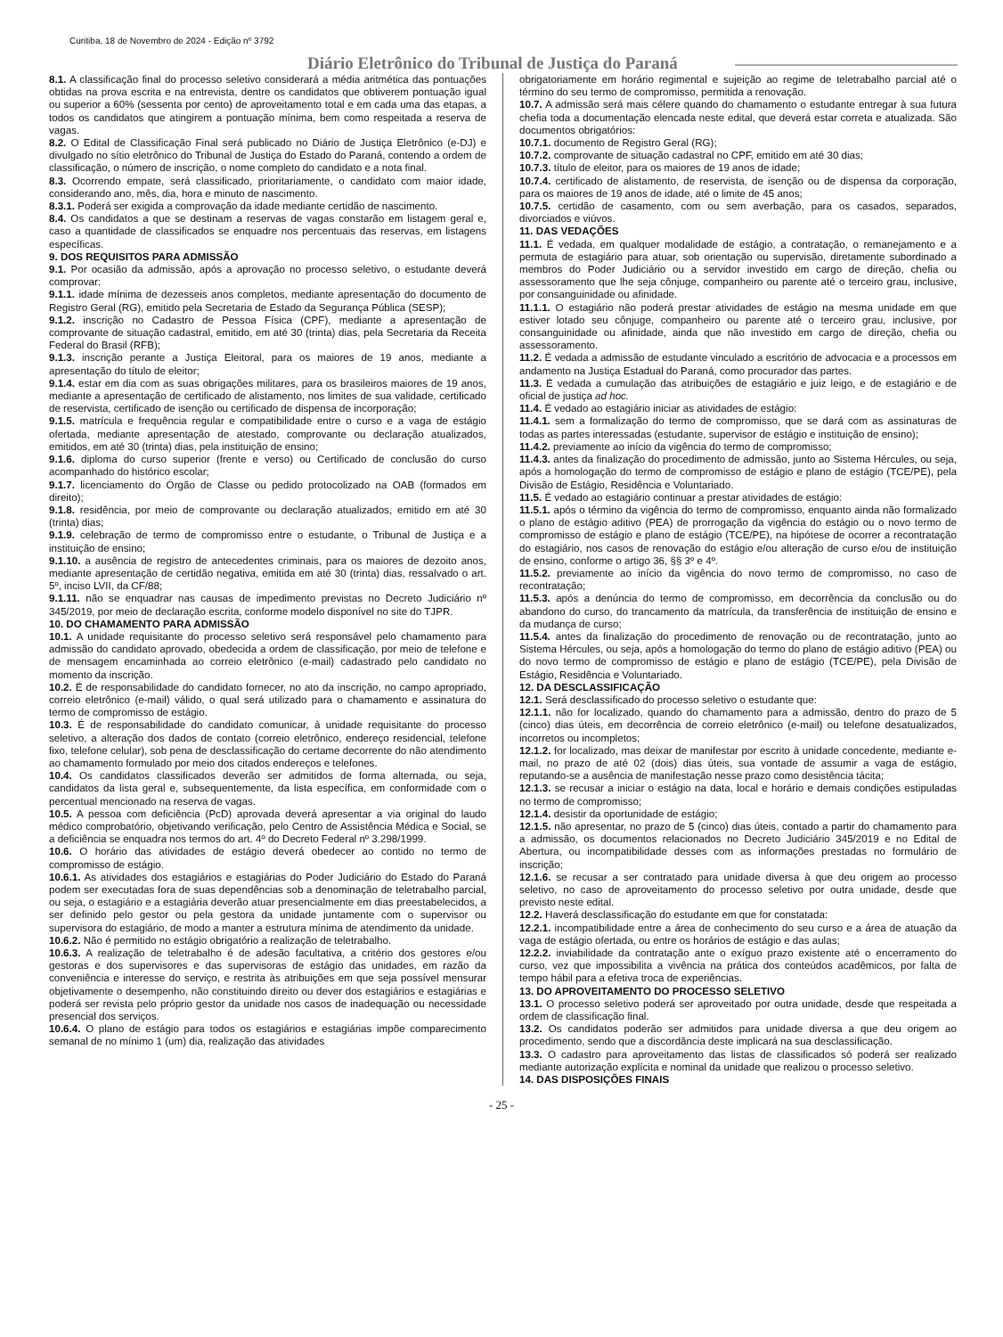Curitiba, 18 de Novembro de 2024 - Edição nº 3792
Diário Eletrônico do Tribunal de Justiça do Paraná
8.1. A classificação final do processo seletivo considerará a média aritmética das pontuações obtidas na prova escrita e na entrevista, dentre os candidatos que obtiverem pontuação igual ou superior a 60% (sessenta por cento) de aproveitamento total e em cada uma das etapas, a todos os candidatos que atingirem a pontuação mínima, bem como respeitada a reserva de vagas.
8.2. O Edital de Classificação Final será publicado no Diário de Justiça Eletrônico (e-DJ) e divulgado no sítio eletrônico do Tribunal de Justiça do Estado do Paraná, contendo a ordem de classificação, o número de inscrição, o nome completo do candidato e a nota final.
8.3. Ocorrendo empate, será classificado, prioritariamente, o candidato com maior idade, considerando ano, mês, dia, hora e minuto de nascimento.
8.3.1. Poderá ser exigida a comprovação da idade mediante certidão de nascimento.
8.4. Os candidatos a que se destinam a reservas de vagas constarão em listagem geral e, caso a quantidade de classificados se enquadre nos percentuais das reservas, em listagens específicas.
9. DOS REQUISITOS PARA ADMISSÃO
9.1. Por ocasião da admissão, após a aprovação no processo seletivo, o estudante deverá comprovar:
9.1.1. idade mínima de dezesseis anos completos, mediante apresentação do documento de Registro Geral (RG), emitido pela Secretaria de Estado da Segurança Pública (SESP);
9.1.2. inscrição no Cadastro de Pessoa Física (CPF), mediante a apresentação de comprovante de situação cadastral, emitido, em até 30 (trinta) dias, pela Secretaria da Receita Federal do Brasil (RFB);
9.1.3. inscrição perante a Justiça Eleitoral, para os maiores de 19 anos, mediante a apresentação do título de eleitor;
9.1.4. estar em dia com as suas obrigações militares, para os brasileiros maiores de 19 anos, mediante a apresentação de certificado de alistamento, nos limites de sua validade, certificado de reservista, certificado de isenção ou certificado de dispensa de incorporação;
9.1.5. matrícula e frequência regular e compatibilidade entre o curso e a vaga de estágio ofertada, mediante apresentação de atestado, comprovante ou declaração atualizados, emitidos, em até 30 (trinta) dias, pela instituição de ensino;
9.1.6. diploma do curso superior (frente e verso) ou Certificado de conclusão do curso acompanhado do histórico escolar;
9.1.7. licenciamento do Órgão de Classe ou pedido protocolizado na OAB (formados em direito);
9.1.8. residência, por meio de comprovante ou declaração atualizados, emitido em até 30 (trinta) dias;
9.1.9. celebração de termo de compromisso entre o estudante, o Tribunal de Justiça e a instituição de ensino;
9.1.10. a ausência de registro de antecedentes criminais, para os maiores de dezoito anos, mediante apresentação de certidão negativa, emitida em até 30 (trinta) dias, ressalvado o art. 5º, inciso LVII, da CF/88;
9.1.11. não se enquadrar nas causas de impedimento previstas no Decreto Judiciário nº 345/2019, por meio de declaração escrita, conforme modelo disponível no site do TJPR.
10. DO CHAMAMENTO PARA ADMISSÃO
10.1. A unidade requisitante do processo seletivo será responsável pelo chamamento para admissão do candidato aprovado, obedecida a ordem de classificação, por meio de telefone e de mensagem encaminhada ao correio eletrônico (e-mail) cadastrado pelo candidato no momento da inscrição.
10.2. É de responsabilidade do candidato fornecer, no ato da inscrição, no campo apropriado, correio eletrônico (e-mail) válido, o qual será utilizado para o chamamento e assinatura do termo de compromisso de estágio.
10.3. É de responsabilidade do candidato comunicar, à unidade requisitante do processo seletivo, a alteração dos dados de contato (correio eletrônico, endereço residencial, telefone fixo, telefone celular), sob pena de desclassificação do certame decorrente do não atendimento ao chamamento formulado por meio dos citados endereços e telefones.
10.4. Os candidatos classificados deverão ser admitidos de forma alternada, ou seja, candidatos da lista geral e, subsequentemente, da lista específica, em conformidade com o percentual mencionado na reserva de vagas.
10.5. A pessoa com deficiência (PcD) aprovada deverá apresentar a via original do laudo médico comprobatório, objetivando verificação, pelo Centro de Assistência Médica e Social, se a deficiência se enquadra nos termos do art. 4º do Decreto Federal nº 3.298/1999.
10.6. O horário das atividades de estágio deverá obedecer ao contido no termo de compromisso de estágio.
10.6.1. As atividades dos estagiários e estagiárias do Poder Judiciário do Estado do Paraná podem ser executadas fora de suas dependências sob a denominação de teletrabalho parcial, ou seja, o estagiário e a estagiária deverão atuar presencialmente em dias preestabelecidos, a ser definido pelo gestor ou pela gestora da unidade juntamente com o supervisor ou supervisora do estagiário, de modo a manter a estrutura mínima de atendimento da unidade.
10.6.2. Não é permitido no estágio obrigatório a realização de teletrabalho.
10.6.3. A realização de teletrabalho é de adesão facultativa, a critério dos gestores e/ou gestoras e dos supervisores e das supervisoras de estágio das unidades, em razão da conveniência e interesse do serviço, e restrita às atribuições em que seja possível mensurar objetivamente o desempenho, não constituindo direito ou dever dos estagiários e estagiárias e poderá ser revista pelo próprio gestor da unidade nos casos de inadequação ou necessidade presencial dos serviços.
10.6.4. O plano de estágio para todos os estagiários e estagiárias impõe comparecimento semanal de no mínimo 1 (um) dia, realização das atividades
obrigatoriamente em horário regimental e sujeição ao regime de teletrabalho parcial até o término do seu termo de compromisso, permitida a renovação.
10.7. A admissão será mais célere quando do chamamento o estudante entregar à sua futura chefia toda a documentação elencada neste edital, que deverá estar correta e atualizada. São documentos obrigatórios:
10.7.1. documento de Registro Geral (RG);
10.7.2. comprovante de situação cadastral no CPF, emitido em até 30 dias;
10.7.3. título de eleitor, para os maiores de 19 anos de idade;
10.7.4. certificado de alistamento, de reservista, de isenção ou de dispensa da corporação, para os maiores de 19 anos de idade, até o limite de 45 anos;
10.7.5. certidão de casamento, com ou sem averbação, para os casados, separados, divorciados e viúvos.
11. DAS VEDAÇÕES
11.1. É vedada, em qualquer modalidade de estágio, a contratação, o remanejamento e a permuta de estagiário para atuar, sob orientação ou supervisão, diretamente subordinado a membros do Poder Judiciário ou a servidor investido em cargo de direção, chefia ou assessoramento que lhe seja cônjuge, companheiro ou parente até o terceiro grau, inclusive, por consanguinidade ou afinidade.
11.1.1. O estagiário não poderá prestar atividades de estágio na mesma unidade em que estiver lotado seu cônjuge, companheiro ou parente até o terceiro grau, inclusive, por consanguinidade ou afinidade, ainda que não investido em cargo de direção, chefia ou assessoramento.
11.2. É vedada a admissão de estudante vinculado a escritório de advocacia e a processos em andamento na Justiça Estadual do Paraná, como procurador das partes.
11.3. É vedada a cumulação das atribuições de estagiário e juiz leigo, e de estagiário e de oficial de justiça ad hoc.
11.4. É vedado ao estagiário iniciar as atividades de estágio:
11.4.1. sem a formalização do termo de compromisso, que se dará com as assinaturas de todas as partes interessadas (estudante, supervisor de estágio e instituição de ensino);
11.4.2. previamente ao início da vigência do termo de compromisso;
11.4.3. antes da finalização do procedimento de admissão, junto ao Sistema Hércules, ou seja, após a homologação do termo de compromisso de estágio e plano de estágio (TCE/PE), pela Divisão de Estágio, Residência e Voluntariado.
11.5. É vedado ao estagiário continuar a prestar atividades de estágio:
11.5.1. após o término da vigência do termo de compromisso, enquanto ainda não formalizado o plano de estágio aditivo (PEA) de prorrogação da vigência do estágio ou o novo termo de compromisso de estágio e plano de estágio (TCE/PE), na hipótese de ocorrer a recontratação do estagiário, nos casos de renovação do estágio e/ou alteração de curso e/ou de instituição de ensino, conforme o artigo 36, §§ 3º e 4º.
11.5.2. previamente ao início da vigência do novo termo de compromisso, no caso de recontratação;
11.5.3. após a denúncia do termo de compromisso, em decorrência da conclusão ou do abandono do curso, do trancamento da matrícula, da transferência de instituição de ensino e da mudança de curso;
11.5.4. antes da finalização do procedimento de renovação ou de recontratação, junto ao Sistema Hércules, ou seja, após a homologação do termo do plano de estágio aditivo (PEA) ou do novo termo de compromisso de estágio e plano de estágio (TCE/PE), pela Divisão de Estágio, Residência e Voluntariado.
12. DA DESCLASSIFICAÇÃO
12.1. Será desclassificado do processo seletivo o estudante que:
12.1.1. não for localizado, quando do chamamento para a admissão, dentro do prazo de 5 (cinco) dias úteis, em decorrência de correio eletrônico (e-mail) ou telefone desatualizados, incorretos ou incompletos;
12.1.2. for localizado, mas deixar de manifestar por escrito à unidade concedente, mediante e-mail, no prazo de até 02 (dois) dias úteis, sua vontade de assumir a vaga de estágio, reputando-se a ausência de manifestação nesse prazo como desistência tácita;
12.1.3. se recusar a iniciar o estágio na data, local e horário e demais condições estipuladas no termo de compromisso;
12.1.4. desistir da oportunidade de estágio;
12.1.5. não apresentar, no prazo de 5 (cinco) dias úteis, contado a partir do chamamento para a admissão, os documentos relacionados no Decreto Judiciário 345/2019 e no Edital de Abertura, ou incompatibilidade desses com as informações prestadas no formulário de inscrição;
12.1.6. se recusar a ser contratado para unidade diversa à que deu origem ao processo seletivo, no caso de aproveitamento do processo seletivo por outra unidade, desde que previsto neste edital.
12.2. Haverá desclassificação do estudante em que for constatada:
12.2.1. incompatibilidade entre a área de conhecimento do seu curso e a área de atuação da vaga de estágio ofertada, ou entre os horários de estágio e das aulas;
12.2.2. inviabilidade da contratação ante o exíguo prazo existente até o encerramento do curso, vez que impossibilita a vivência na prática dos conteúdos acadêmicos, por falta de tempo hábil para a efetiva troca de experiências.
13. DO APROVEITAMENTO DO PROCESSO SELETIVO
13.1. O processo seletivo poderá ser aproveitado por outra unidade, desde que respeitada a ordem de classificação final.
13.2. Os candidatos poderão ser admitidos para unidade diversa a que deu origem ao procedimento, sendo que a discordância deste implicará na sua desclassificação.
13.3. O cadastro para aproveitamento das listas de classificados só poderá ser realizado mediante autorização explícita e nominal da unidade que realizou o processo seletivo.
14. DAS DISPOSIÇÕES FINAIS
- 25 -